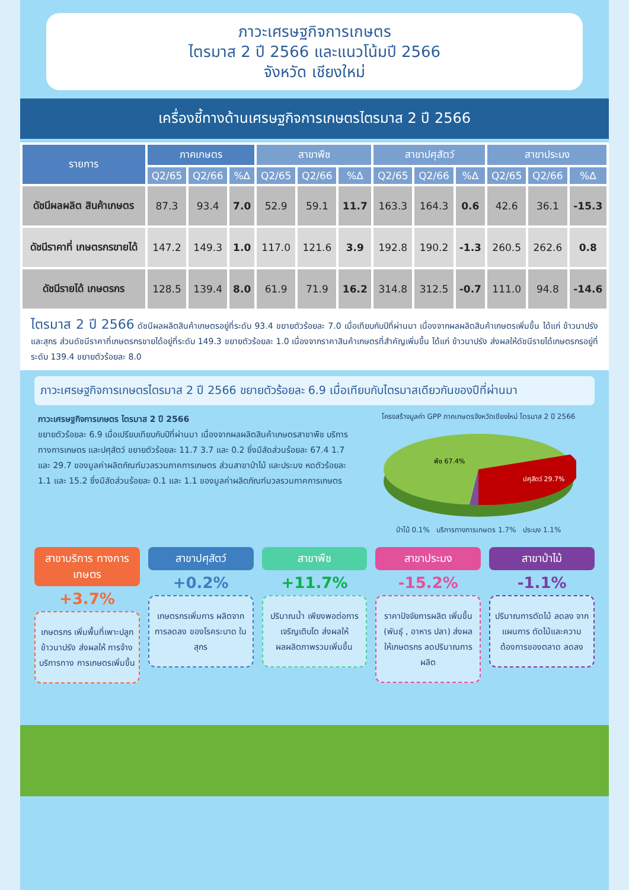ภาวะเศรษฐกิจการเกษตร
ไตรมาส 2 ปี 2566 และแนวโน้มปี 2566
จังหวัด เชียงใหม่
เครื่องชี้ทางด้านเศรษฐกิจการเกษตรไตรมาส 2 ปี 2566
| รายการ | ภาคเกษตร | | | สาขาพืช | | | สาขาปศุสัตว์ | | | สาขาประมง | | |
| --- | --- | --- | --- | --- | --- | --- | --- | --- | --- | --- | --- | --- |
| | Q2/65 | Q2/66 | %∆ | Q2/65 | Q2/66 | %∆ | Q2/65 | Q2/66 | %∆ | Q2/65 | Q2/66 | %∆ |
| ดัชนีผลผลิต สินค้าเกษตร | 87.3 | 93.4 | 7.0 | 52.9 | 59.1 | 11.7 | 163.3 | 164.3 | 0.6 | 42.6 | 36.1 | -15.3 |
| ดัชนีราคาที่ เกษตรกรขายได้ | 147.2 | 149.3 | 1.0 | 117.0 | 121.6 | 3.9 | 192.8 | 190.2 | -1.3 | 260.5 | 262.6 | 0.8 |
| ดัชนีรายได้ เกษตรกร | 128.5 | 139.4 | 8.0 | 61.9 | 71.9 | 16.2 | 314.8 | 312.5 | -0.7 | 111.0 | 94.8 | -14.6 |
ไตรมาส 2 ปี 2566 ดัชนีผลผลิตสินค้าเกษตรอยู่ที่ระดับ 93.4 ขยายตัวร้อยละ 7.0 เมื่อเทียบกับปีที่ผ่านมา เนื่องจากผลผลิตสินค้าเกษตรเพิ่มขึ้น ได้แก่ ข้าวนาปรัง และสุกร ส่วนดัชนีราคาที่เกษตรกรขายได้อยู่ที่ระดับ 149.3 ขยายตัวร้อยละ 1.0 เนื่องจากราคาสินค้าเกษตรที่สำคัญเพิ่มขึ้น ได้แก่ ข้าวนาปรัง ส่งผลให้ดัชนีรายได้เกษตรกรอยู่ที่ระดับ 139.4 ขยายตัวร้อยละ 8.0
ภาวะเศรษฐกิจการเกษตรไตรมาส 2 ปี 2566 ขยายตัวร้อยละ 6.9 เมื่อเทียบกับไตรมาสเดียวกันของปีที่ผ่านมา
ภาวะเศรษฐกิจการเกษตร ไตรมาส 2 ปี 2566
ขยายตัวร้อยละ 6.9 เมื่อเปรียบเทียบกับปีที่ผ่านมา เนื่องจากผลผลิตสินค้าเกษตรสาขาพืช บริการทางการเกษตร และปศุสัตว์ ขยายตัวร้อยละ 11.7 3.7 และ 0.2 ซึ่งมีสัดส่วนร้อยละ 67.4 1.7 และ 29.7 ของมูลค่าผลิตภัณฑ์มวลรวมภาคการเกษตร ส่วนสาขาป่าไม้ และประมง หดตัวร้อยละ 1.1 และ 15.2 ซึ่งมีสัดส่วนร้อยละ 0.1 และ 1.1 ของมูลค่าผลิตภัณฑ์มวลรวมภาคการเกษตร
โครงสร้างมูลค่า GPP ภาคเกษตรจังหวัดเชียงใหม่ ไตรมาส 2 ปี 2566
พืช 67.4%
ปศุสัตว์ 29.7%
ป่าไม้ 0.1% บริการทางการเกษตร 1.7% ประมง 1.1%
สาขาบริการ ทางการเกษตร
+3.7%
เกษตรกร เพิ่มพื้นที่เพาะปลูก ข้าวนาปรัง ส่งผลให้ การจ้างบริการทาง การเกษตรเพิ่มขึ้น
สาขาปศุสัตว์
+0.2%
เกษตรกรเพิ่มการ ผลิตจากการลดลง ของโรคระบาด ในสุกร
สาขาพืช
+11.7%
ปริมาณน้ำ เพียงพอต่อการ เจริญเติบโต ส่งผลให้ ผลผลิตภาพรวมเพิ่มขึ้น
สาขาประมง
-15.2%
ราคาปัจจัยการผลิต เพิ่มขึ้น (พันธุ์ , อาหาร ปลา) ส่งผลให้เกษตรกร ลดปริมาณการผลิต
สาขาป่าไม้
-1.1%
ปริมาณการตัดไม้ ลดลง จากแผนการ ตัดไม้และความ ต้องการของตลาด ลดลง